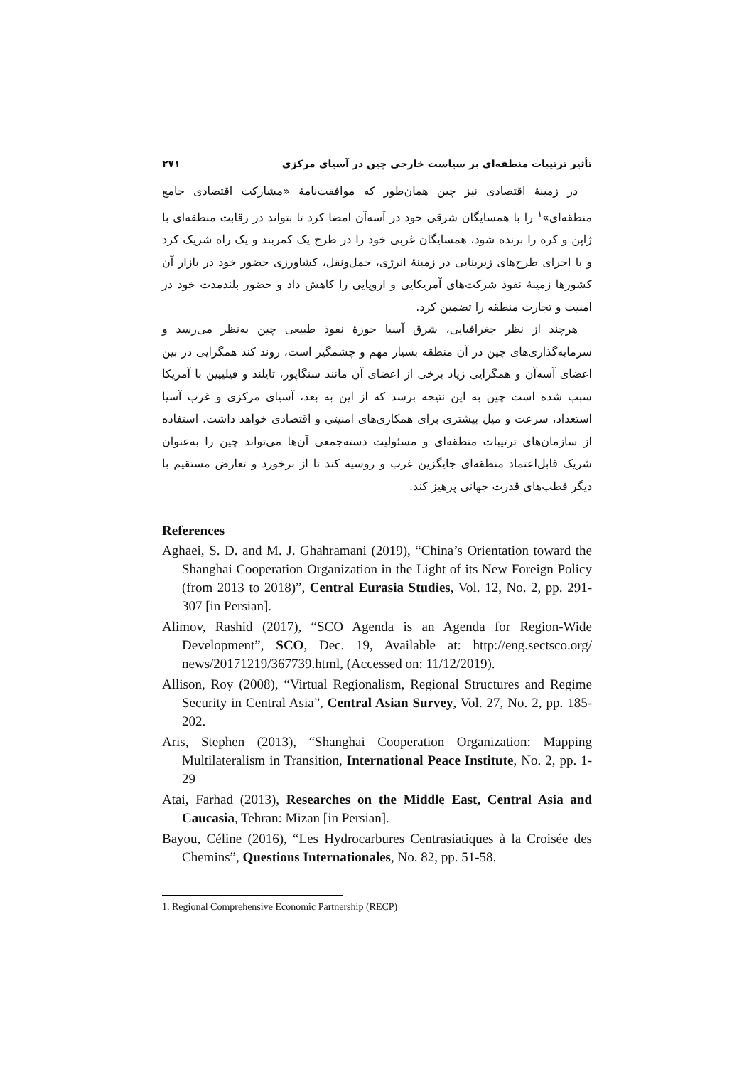تأثیر ترتیبات منطقه‌ای بر سیاست خارجی چین در آسیای مرکزی ۲۷۱
در زمینهٔ اقتصادی نیز چین همان‌طور که موافقت‌نامهٔ «مشارکت اقتصادی جامع منطقه‌ای»<sup>۱</sup> را با همسایگان شرقی خود در آسه‌آن امضا کرد تا بتواند در رقابت منطقه‌ای با ژاپن و کره را برنده شود، همسایگان غربی خود را در طرح یک کمربند و یک راه شریک کرد و با اجرای طرح‌های زیربنایی در زمینهٔ انرژی، حمل‌ونقل، کشاورزی حضور خود در بازار آن کشورها زمینهٔ نفوذ شرکت‌های آمریکایی و اروپایی را کاهش داد و حضور بلندمدت خود در امنیت و تجارت منطقه را تضمین کرد.
هرچند از نظر جغرافیایی، شرق آسیا حوزهٔ نفوذ طبیعی چین به‌نظر می‌رسد و سرمایه‌گذاری‌های چین در آن منطقه بسیار مهم و چشمگیر است، روند کند همگرایی در بین اعضای آسه‌آن و همگرایی زیاد برخی از اعضای آن مانند سنگاپور، تایلند و فیلیپین با آمریکا سبب شده است چین به این نتیجه برسد که از این به بعد، آسیای مرکزی و غرب آسیا استعداد، سرعت و میل بیشتری برای همکاری‌های امنیتی و اقتصادی خواهد داشت. استفاده از سازمان‌های ترتیبات منطقه‌ای و مسئولیت دسته‌جمعی آن‌ها می‌تواند چین را به‌عنوان شریک قابل‌اعتماد منطقه‌ای جایگزین غرب و روسیه کند تا از برخورد و تعارض مستقیم با دیگر قطب‌های قدرت جهانی پرهیز کند.
References
Aghaei, S. D. and M. J. Ghahramani (2019), “China’s Orientation toward the Shanghai Cooperation Organization in the Light of its New Foreign Policy (from 2013 to 2018)”, Central Eurasia Studies, Vol. 12, No. 2, pp. 291-307 [in Persian].
Alimov, Rashid (2017), “SCO Agenda is an Agenda for Region-Wide Development”, SCO, Dec. 19, Available at: http://eng.sectsco.org/ news/20171219/367739.html, (Accessed on: 11/12/2019).
Allison, Roy (2008), “Virtual Regionalism, Regional Structures and Regime Security in Central Asia”, Central Asian Survey, Vol. 27, No. 2, pp. 185-202.
Aris, Stephen (2013), “Shanghai Cooperation Organization: Mapping Multilateralism in Transition, International Peace Institute, No. 2, pp. 1-29
Atai, Farhad (2013), Researches on the Middle East, Central Asia and Caucasia, Tehran: Mizan [in Persian].
Bayou, Céline (2016), “Les Hydrocarbures Centrasiatiques à la Croisée des Chemins”, Questions Internationales, No. 82, pp. 51-58.
1. Regional Comprehensive Economic Partnership (RECP)